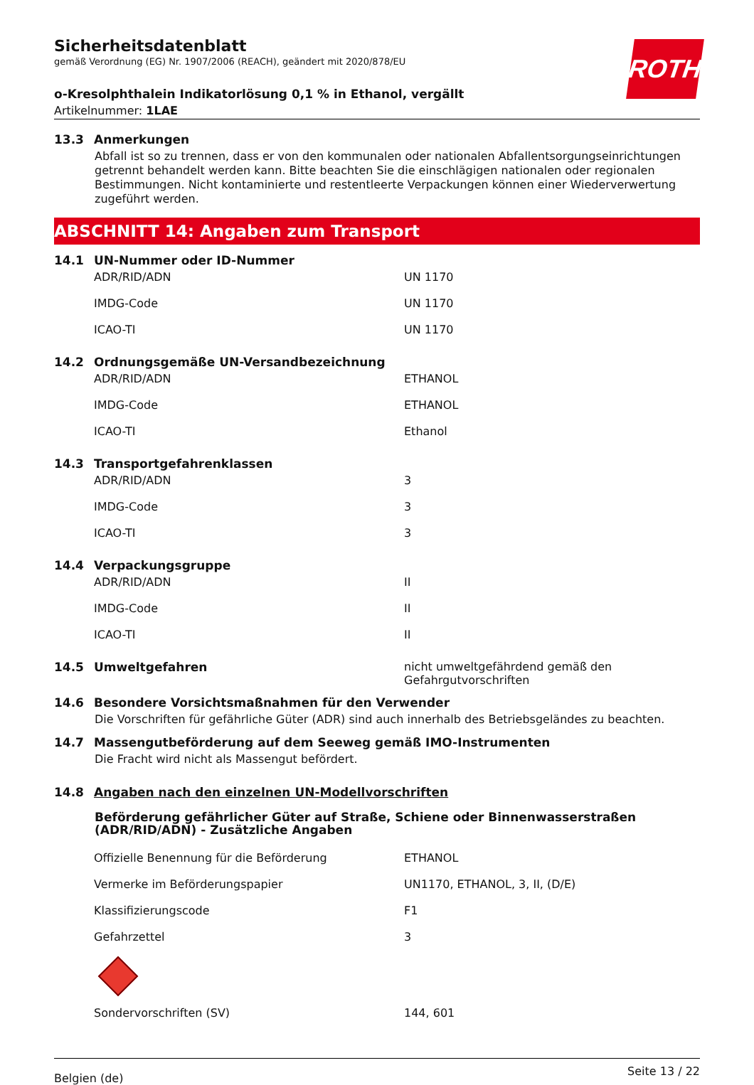ROTH
Sicherheitsdatenblatt
gemäß Verordnung (EG) Nr. 1907/2006 (REACH), geändert mit 2020/878/EU
o-Kresolphthalein Indikatorlösung 0,1 % in Ethanol, vergällt
Artikelnummer: 1LAE
13.3 Anmerkungen
Abfall ist so zu trennen, dass er von den kommunalen oder nationalen Abfallentsorgungseinrichtungen getrennt behandelt werden kann. Bitte beachten Sie die einschlägigen nationalen oder regionalen Bestimmungen. Nicht kontaminierte und restentleerte Verpackungen können einer Wiederverwertung zugeführt werden.
ABSCHNITT 14: Angaben zum Transport
14.1 UN-Nummer oder ID-Nummer
| ADR/RID/ADN | UN 1170 |
| IMDG-Code | UN 1170 |
| ICAO-TI | UN 1170 |
14.2 Ordnungsgemäße UN-Versandbezeichnung
| ADR/RID/ADN | ETHANOL |
| IMDG-Code | ETHANOL |
| ICAO-TI | Ethanol |
14.3 Transportgefahrenklassen
| ADR/RID/ADN | 3 |
| IMDG-Code | 3 |
| ICAO-TI | 3 |
14.4 Verpackungsgruppe
| ADR/RID/ADN | II |
| IMDG-Code | II |
| ICAO-TI | II |
14.5 Umweltgefahren nicht umweltgefährdend gemäß den Gefahrgutvorschriften
14.6 Besondere Vorsichtsmaßnahmen für den Verwender
Die Vorschriften für gefährliche Güter (ADR) sind auch innerhalb des Betriebsgeländes zu beachten.
14.7 Massengutbeförderung auf dem Seeweg gemäß IMO-Instrumenten
Die Fracht wird nicht als Massengut befördert.
14.8 Angaben nach den einzelnen UN-Modellvorschriften
Beförderung gefährlicher Güter auf Straße, Schiene oder Binnenwasserstraßen (ADR/RID/ADN) - Zusätzliche Angaben
| Offizielle Benennung für die Beförderung | ETHANOL |
| Vermerke im Beförderungspapier | UN1170, ETHANOL, 3, II, (D/E) |
| Klassifizierungscode | F1 |
| Gefahrzettel | 3 |
| Sondervorschriften (SV) | 144, 601 |
Belgien (de) Seite 13 / 22